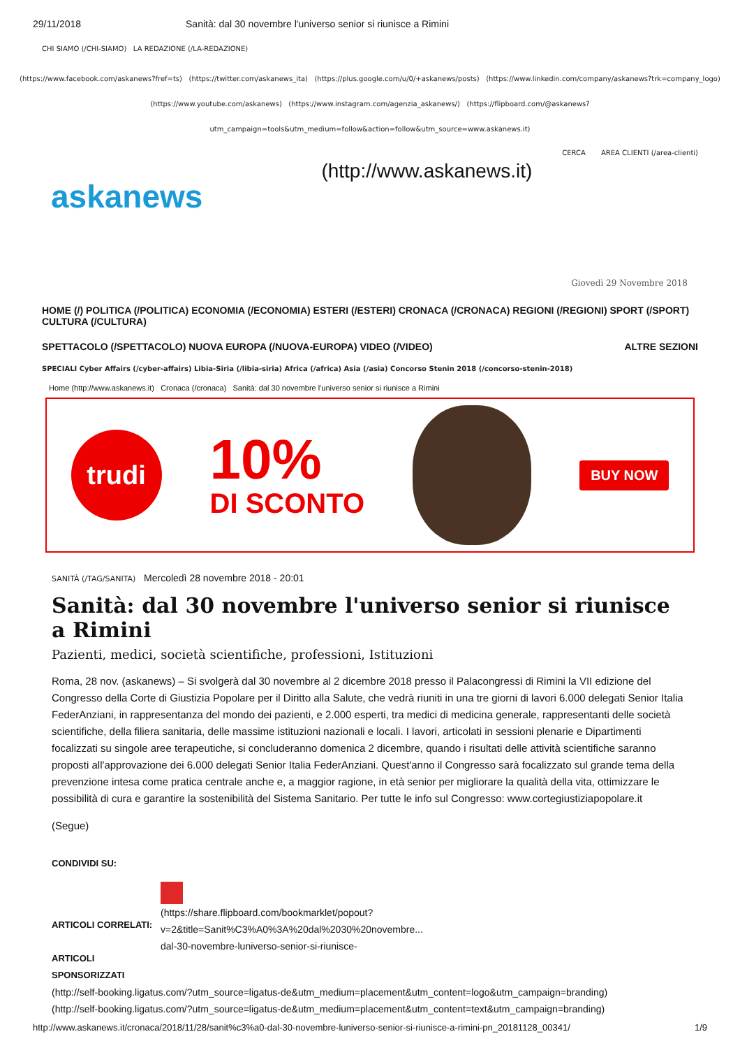29/11/2018 Sanità: dal 30 novembre l'universo senior si riunisce a Rimini
CHI SIAMO (/CHI-SIAMO) LA REDAZIONE (/LA-REDAZIONE)
(https://www.facebook.com/askanews?fref=ts) (https://twitter.com/askanews_ita) (https://plus.google.com/u/0/+askanews/posts) (https://www.linkedin.com/company/askanews?trk=company_logo)
(https://www.youtube.com/askanews) (https://www.instagram.com/agenzia_askanews/) (https://flipboard.com/@askanews?
utm_campaign=tools&utm_medium=follow&action=follow&utm_source=www.askanews.it)
CERCA AREA CLIENTI (/area-clienti)
askanews
(http://www.askanews.it)
Giovedì 29 Novembre 2018
HOME (/) POLITICA (/POLITICA) ECONOMIA (/ECONOMIA) ESTERI (/ESTERI) CRONACA (/CRONACA) REGIONI (/REGIONI) SPORT (/SPORT) CULTURA (/CULTURA)
SPETTACOLO (/SPETTACOLO) NUOVA EUROPA (/NUOVA-EUROPA) VIDEO (/VIDEO) ALTRE SEZIONI
SPECIALI Cyber Affairs (/cyber-affairs) Libia-Siria (/libia-siria) Africa (/africa) Asia (/asia) Concorso Stenin 2018 (/concorso-stenin-2018)
Home (http://www.askanews.it) Cronaca (/cronaca) Sanità: dal 30 novembre l'universo senior si riunisce a Rimini
trudi
10%
DI SCONTO
BUY NOW
SANITÀ (/TAG/SANITA) Mercoledì 28 novembre 2018 - 20:01
Sanità: dal 30 novembre l'universo senior si riunisce a Rimini
Pazienti, medici, società scientifiche, professioni, Istituzioni
Roma, 28 nov. (askanews) – Si svolgerà dal 30 novembre al 2 dicembre 2018 presso il Palacongressi di Rimini la VII edizione del Congresso della Corte di Giustizia Popolare per il Diritto alla Salute, che vedrà riuniti in una tre giorni di lavori 6.000 delegati Senior Italia FederAnziani, in rappresentanza del mondo dei pazienti, e 2.000 esperti, tra medici di medicina generale, rappresentanti delle società scientifiche, della filiera sanitaria, delle massime istituzioni nazionali e locali. I lavori, articolati in sessioni plenarie e Dipartimenti focalizzati su singole aree terapeutiche, si concluderanno domenica 2 dicembre, quando i risultati delle attività scientifiche saranno proposti all'approvazione dei 6.000 delegati Senior Italia FederAnziani. Quest'anno il Congresso sarà focalizzato sul grande tema della prevenzione intesa come pratica centrale anche e, a maggior ragione, in età senior per migliorare la qualità della vita, ottimizzare le possibilità di cura e garantire la sostenibilità del Sistema Sanitario. Per tutte le info sul Congresso: www.cortegiustiziapopolare.it
(Segue)
CONDIVIDI SU:
ARTICOLI CORRELATI:
ARTICOLI SPONSORIZZATI
(https://share.flipboard.com/bookmarklet/popout?
v=2&title=Sanit%C3%A0%3A%20dal%2030%20novembre...
dal-30-novembre-luniverso-senior-si-riunisce-
(http://self-booking.ligatus.com/?utm_source=ligatus-de&utm_medium=placement&utm_content=logo&utm_campaign=branding)
(http://self-booking.ligatus.com/?utm_source=ligatus-de&utm_medium=placement&utm_content=text&utm_campaign=branding)
http://www.askanews.it/cronaca/2018/11/28/sanit%c3%a0-dal-30-novembre-luniverso-senior-si-riunisce-a-rimini-pn_20181128_00341/ 1/9